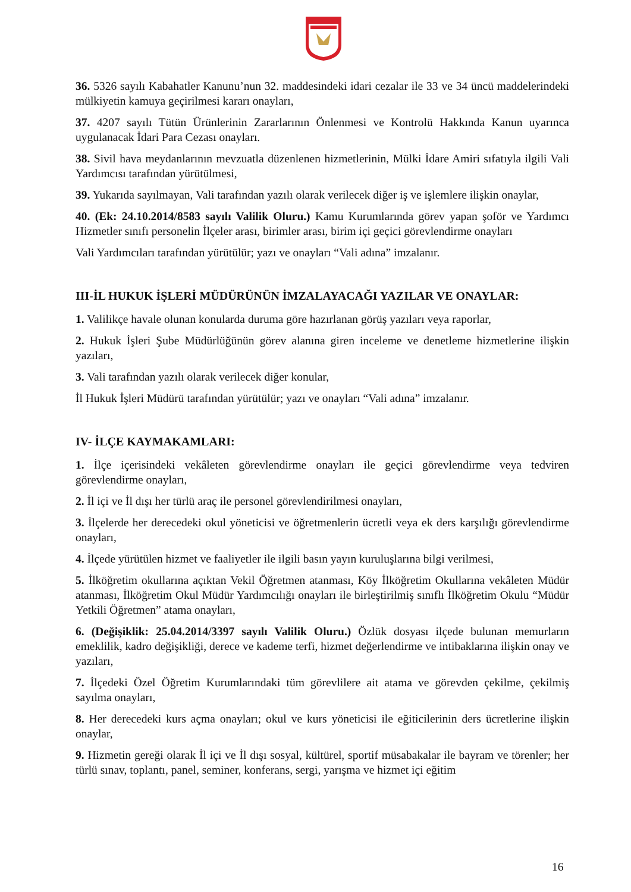36. 5326 sayılı Kabahatler Kanunu’nun 32. maddesindeki idari cezalar ile 33 ve 34 üncü maddelerindeki mülkiyetin kamuya geçirilmesi kararı onayları,
37. 4207 sayılı Tütün Ürünlerinin Zararlarının Önlenmesi ve Kontrolü Hakkında Kanun uyarınca uygulanacak İdari Para Cezası onayları.
38. Sivil hava meydanlarının mevzuatla düzenlenen hizmetlerinin, Mülki İdare Amiri sıfatıyla ilgili Vali Yardımcısı tarafından yürütülmesi,
39. Yukarıda sayılmayan, Vali tarafından yazılı olarak verilecek diğer iş ve işlemlere ilişkin onaylar,
40. (Ek: 24.10.2014/8583 sayılı Valilik Oluru.) Kamu Kurumlarında görev yapan şoför ve Yardımcı Hizmetler sınıfı personelin İlçeler arası, birimler arası, birim içi geçici görevlendirme onayları
Vali Yardımcıları tarafından yürütülür; yazı ve onayları “Vali adına” imzalanır.
III-İL HUKUK İŞLERİ MÜDÜRÜNÜN İMZALAYACAĞI YAZILAR VE ONAYLAR:
1. Valilikçe havale olunan konularda duruma göre hazırlanan görüş yazıları veya raporlar,
2. Hukuk İşleri Şube Müdürlüğünün görev alanına giren inceleme ve denetleme hizmetlerine ilişkin yazıları,
3. Vali tarafından yazılı olarak verilecek diğer konular,
İl Hukuk İşleri Müdürü tarafından yürütülür; yazı ve onayları “Vali adına” imzalanır.
IV- İLÇE KAYMAKAMLARI:
1. İlçe içerisindeki vekâleten görevlendirme onayları ile geçici görevlendirme veya tedviren görevlendirme onayları,
2. İl içi ve İl dışı her türlü araç ile personel görevlendirilmesi onayları,
3. İlçelerde her derecedeki okul yöneticisi ve öğretmenlerin ücretli veya ek ders karşılığı görevlendirme onayları,
4. İlçede yürütülen hizmet ve faaliyetler ile ilgili basın yayın kuruluşlarına bilgi verilmesi,
5. İlköğretim okullarına açıktan Vekil Öğretmen atanması, Köy İlköğretim Okullarına vekâleten Müdür atanması, İlköğretim Okul Müdür Yardımcılığı onayları ile birleştirilmiş sınıflı İlköğretim Okulu “Müdür Yetkili Öğretmen” atama onayları,
6. (Değişiklik: 25.04.2014/3397 sayılı Valilik Oluru.) Özlük dosyası ilçede bulunan memurların emeklilik, kadro değişikliği, derece ve kademe terfi, hizmet değerlendirme ve intibaklarına ilişkin onay ve yazıları,
7. İlçedeki Özel Öğretim Kurumlarındaki tüm görevlilere ait atama ve görevden çekilme, çekilmiş sayılma onayları,
8. Her derecedeki kurs açma onayları; okul ve kurs yöneticisi ile eğiticilerinin ders ücretlerine ilişkin onaylar,
9. Hizmetin gereği olarak İl içi ve İl dışı sosyal, kültürel, sportif müsabakalar ile bayram ve törenler; her türlü sınav, toplantı, panel, seminer, konferans, sergi, yarışma ve hizmet içi eğitim
16